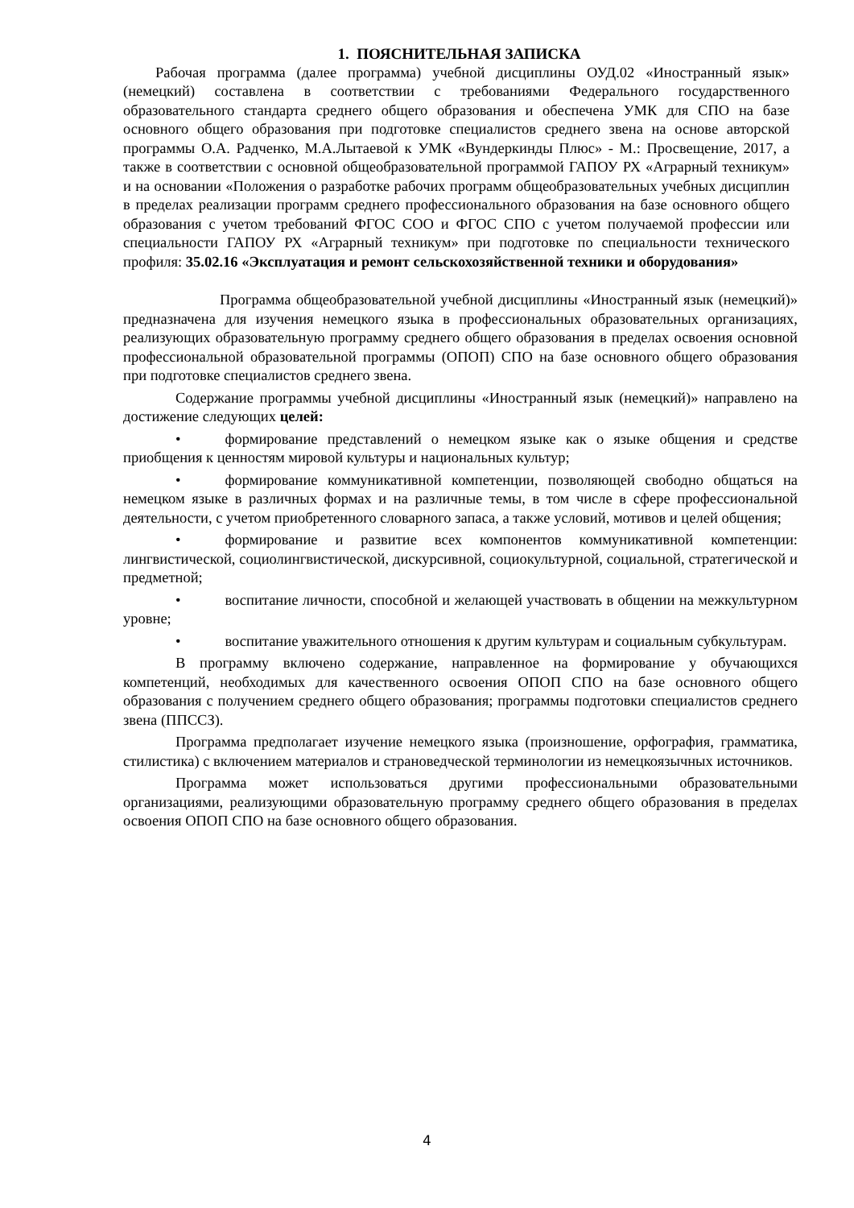1. ПОЯСНИТЕЛЬНАЯ ЗАПИСКА
Рабочая программа (далее программа) учебной дисциплины ОУД.02 «Иностранный язык» (немецкий) составлена в соответствии с требованиями Федерального государственного образовательного стандарта среднего общего образования и обеспечена УМК для СПО на базе основного общего образования при подготовке специалистов среднего звена на основе авторской программы О.А. Радченко, М.А.Лытаевой к УМК «Вундеркинды Плюс» - М.: Просвещение, 2017, а также в соответствии с основной общеобразовательной программой ГАПОУ РХ «Аграрный техникум» и на основании «Положения о разработке рабочих программ общеобразовательных учебных дисциплин в пределах реализации программ среднего профессионального образования на базе основного общего образования с учетом требований ФГОС СОО и ФГОС СПО с учетом получаемой профессии или специальности ГАПОУ РХ «Аграрный техникум» при подготовке по специальности технического профиля: 35.02.16 «Эксплуатация и ремонт сельскохозяйственной техники и оборудования»
Программа общеобразовательной учебной дисциплины «Иностранный язык (немецкий)» предназначена для изучения немецкого языка в профессиональных образовательных организациях, реализующих образовательную программу среднего общего образования в пределах освоения основной профессиональной образовательной программы (ОПОП) СПО на базе основного общего образования при подготовке специалистов среднего звена.
Содержание программы учебной дисциплины «Иностранный язык (немецкий)» направлено на достижение следующих целей:
• формирование представлений о немецком языке как о языке общения и средстве приобщения к ценностям мировой культуры и национальных культур;
• формирование коммуникативной компетенции, позволяющей свободно общаться на немецком языке в различных формах и на различные темы, в том числе в сфере профессиональной деятельности, с учетом приобретенного словарного запаса, а также условий, мотивов и целей общения;
• формирование и развитие всех компонентов коммуникативной компетенции: лингвистической, социолингвистической, дискурсивной, социокультурной, социальной, стратегической и предметной;
• воспитание личности, способной и желающей участвовать в общении на межкультурном уровне;
• воспитание уважительного отношения к другим культурам и социальным субкультурам.
В программу включено содержание, направленное на формирование у обучающихся компетенций, необходимых для качественного освоения ОПОП СПО на базе основного общего образования с получением среднего общего образования; программы подготовки специалистов среднего звена (ППССЗ).
Программа предполагает изучение немецкого языка (произношение, орфография, грамматика, стилистика) с включением материалов и страноведческой терминологии из немецкоязычных источников.
Программа может использоваться другими профессиональными образовательными организациями, реализующими образовательную программу среднего общего образования в пределах освоения ОПОП СПО на базе основного общего образования.
4